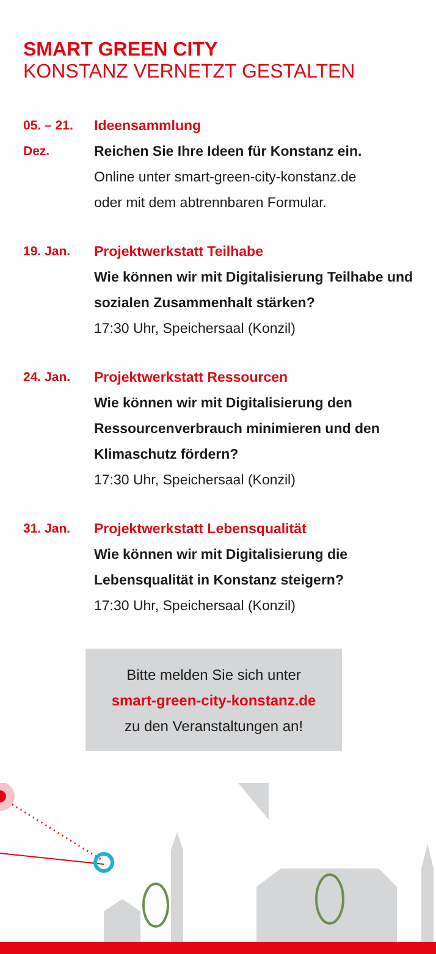SMART GREEN CITY
KONSTANZ VERNETZT GESTALTEN
05. – 21.
Dez.
Ideensammlung
Reichen Sie Ihre Ideen für Konstanz ein.
Online unter smart-green-city-konstanz.de
oder mit dem abtrennbaren Formular.
19. Jan. Projektwerkstatt Teilhabe
Wie können wir mit Digitalisierung Teilhabe und sozialen Zusammenhalt stärken?
17:30 Uhr, Speichersaal (Konzil)
24. Jan. Projektwerkstatt Ressourcen
Wie können wir mit Digitalisierung den Ressourcenverbrauch minimieren und den Klimaschutz fördern?
17:30 Uhr, Speichersaal (Konzil)
31. Jan. Projektwerkstatt Lebensqualität
Wie können wir mit Digitalisierung die Lebensqualität in Konstanz steigern?
17:30 Uhr, Speichersaal (Konzil)
Bitte melden Sie sich unter
smart-green-city-konstanz.de
zu den Veranstaltungen an!